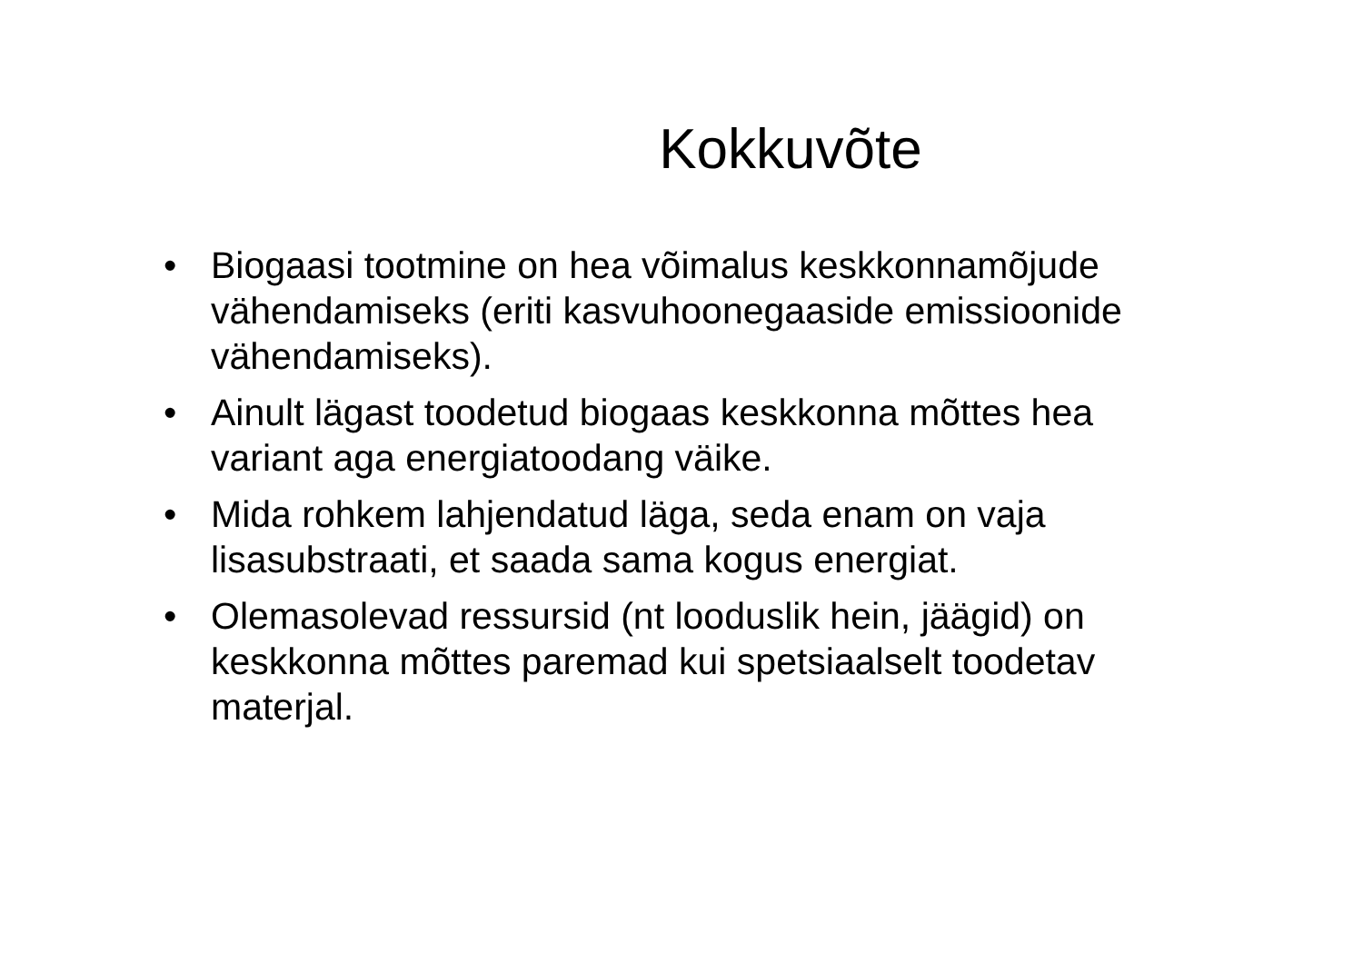Kokkuvõte
• Biogaasi tootmine on hea võimalus keskkonnamõjude vähendamiseks (eriti kasvuhoonegaaside emissioonide vähendamiseks).
• Ainult lägast toodetud biogaas keskkonna mõttes hea variant aga energiatoodang väike.
• Mida rohkem lahjendatud läga, seda enam on vaja lisasubstraati, et saada sama kogus energiat.
• Olemasolevad ressursid (nt looduslik hein, jäägid) on keskkonna mõttes paremad kui spetsiaalselt toodetav materjal.